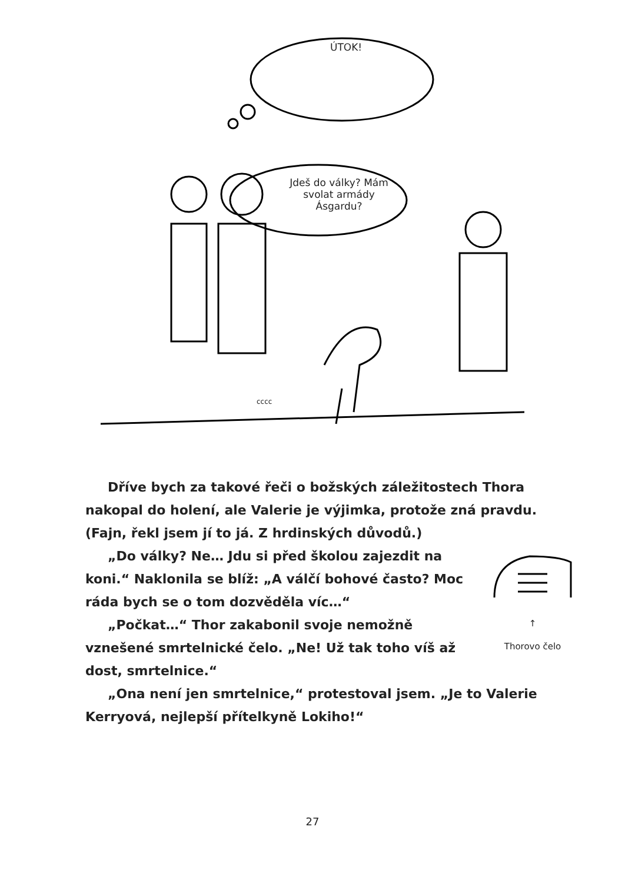ÚTOK!
Jdeš do války? Mám svolat armády Ásgardu?
cccc
Dříve bych za takové řeči o božských záležitostech Thora nakopal do holení, ale Valerie je výjimka, protože zná pravdu. (Fajn, řekl jsem jí to já. Z hrdinských důvodů.)
↑
Thorovo čelo
„Do války? Ne… Jdu si před školou zajezdit na koni.“ Naklonila se blíž: „A válčí bohové často? Moc ráda bych se o tom dozvěděla víc…“
„Počkat…“ Thor zakabonil svoje nemožně vznešené smrtelnické čelo. „Ne! Už tak toho víš až dost, smrtelnice.“
„Ona není jen smrtelnice,“ protestoval jsem. „Je to Valerie Kerryová, nejlepší přítelkyně Lokiho!“
27